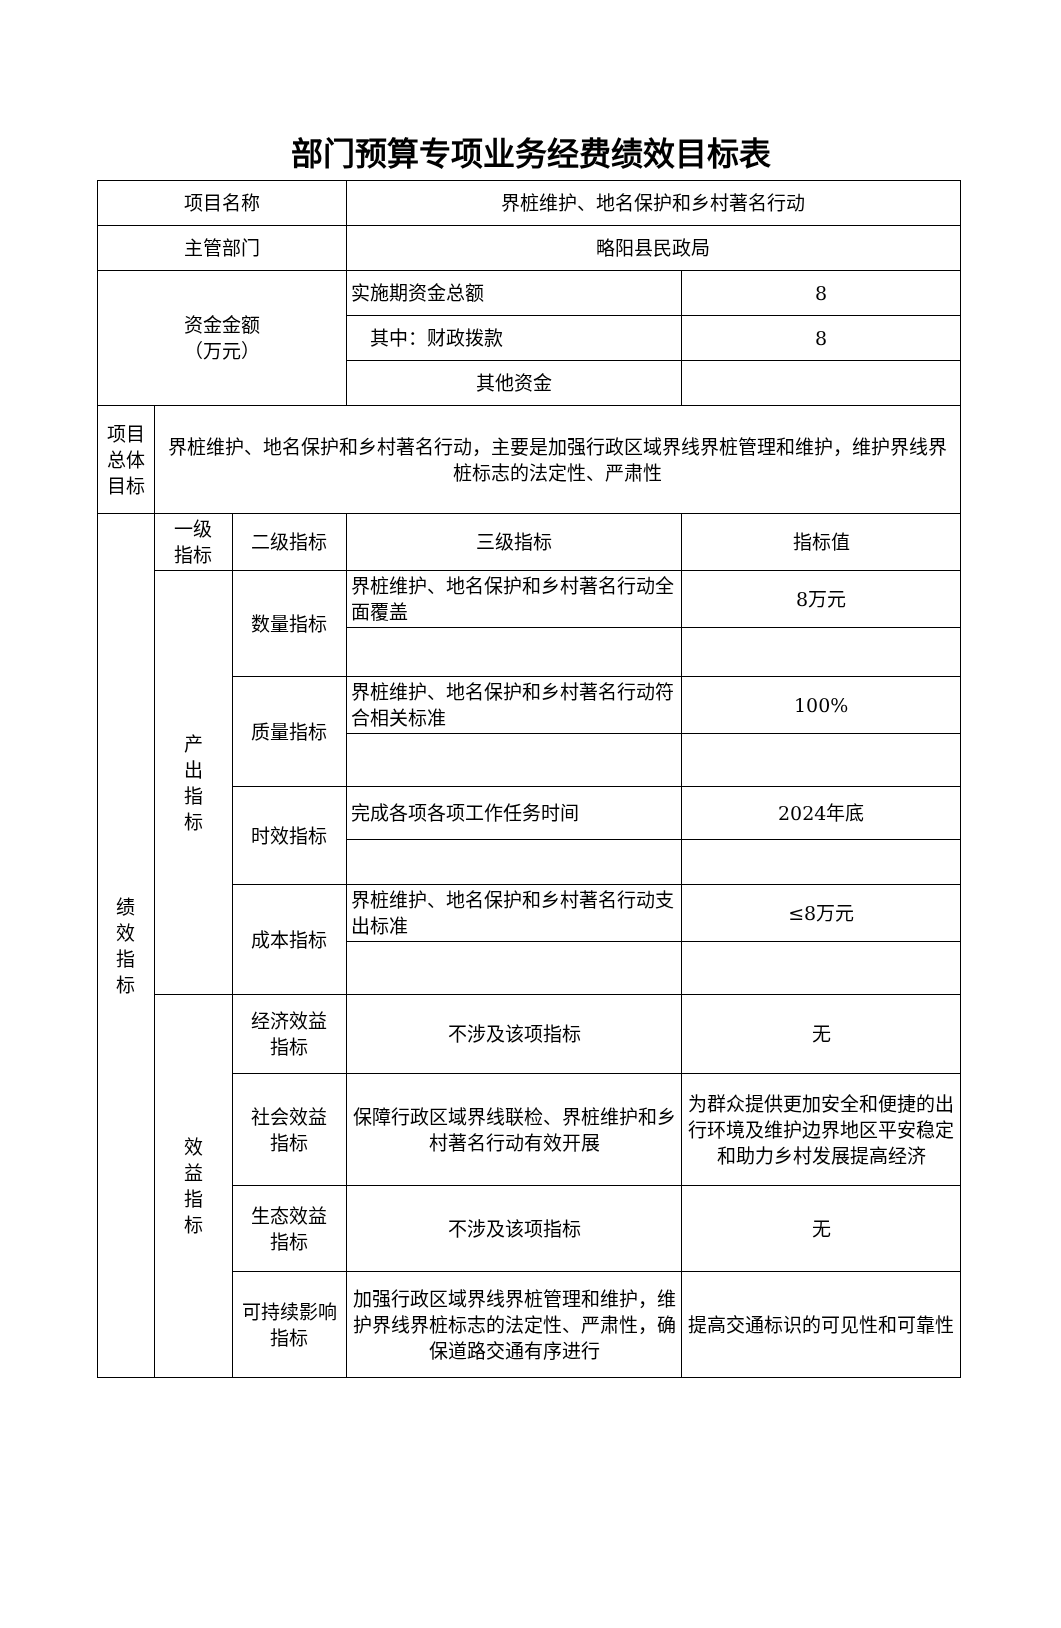部门预算专项业务经费绩效目标表
| 项目名称 | | | 界桩维护、地名保护和乡村著名行动 | |
| 主管部门 | | | 略阳县民政局 | |
| 资金金额 （万元） | | | 实施期资金总额 | 8 |
| | | | 其中：财政拨款 | 8 |
| | | | 其他资金 | |
| 项目 总体 目标 | 界桩维护、地名保护和乡村著名行动，主要是加强行政区域界线界桩管理和维护，维护界线界桩标志的法定性、严肃性 | | | |
| 绩 效 指 标 | 一级 指标 | 二级指标 | 三级指标 | 指标值 |
| | 产 出 指 标 | 数量指标 | 界桩维护、地名保护和乡村著名行动全面覆盖 | 8万元 |
| | | 质量指标 | 界桩维护、地名保护和乡村著名行动符合相关标准 | 100% |
| | | 时效指标 | 完成各项各项工作任务时间 | 2024年底 |
| | | 成本指标 | 界桩维护、地名保护和乡村著名行动支出标准 | ≤8万元 |
| | 效 益 指 标 | 经济效益 指标 | 不涉及该项指标 | 无 |
| | | 社会效益 指标 | 保障行政区域界线联检、界桩维护和乡村著名行动有效开展 | 为群众提供更加安全和便捷的出行环境及维护边界地区平安稳定和助力乡村发展提高经济 |
| | | 生态效益 指标 | 不涉及该项指标 | 无 |
| | | 可持续影响 指标 | 加强行政区域界线界桩管理和维护，维护界线界桩标志的法定性、严肃性，确保道路交通有序进行 | 提高交通标识的可见性和可靠性 |